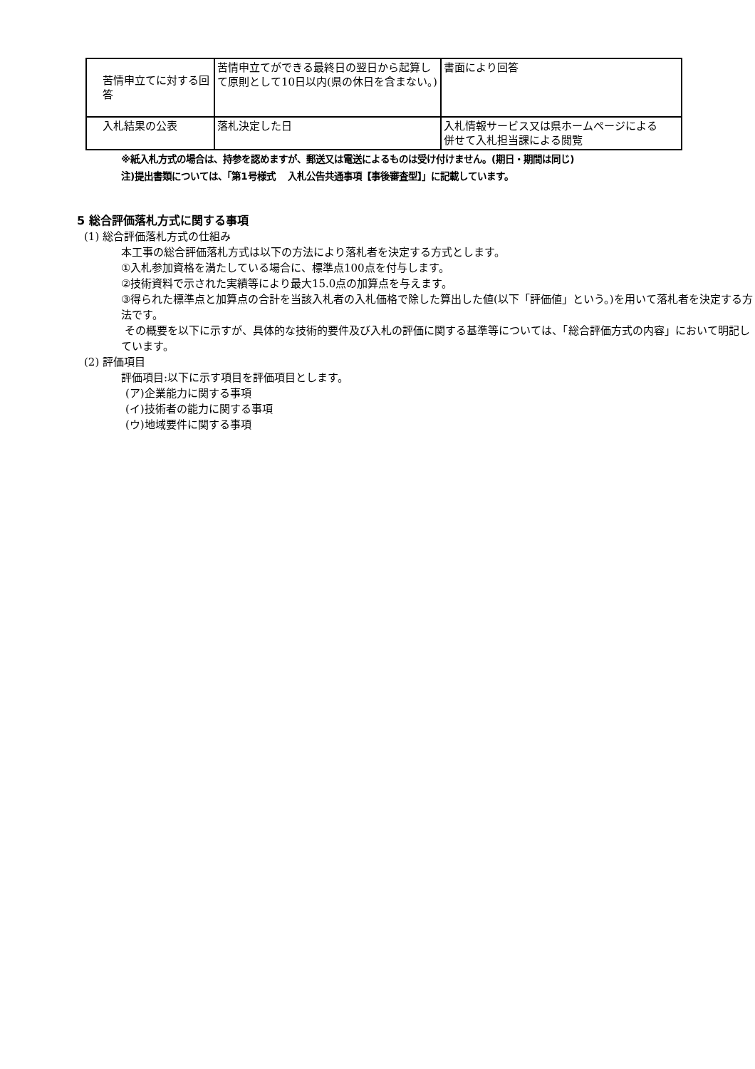| 苦情申立てに対する回答 | 苦情申立てができる最終日の翌日から起算して原則として10日以内(県の休日を含まない。) | 書面により回答 |
| 入札結果の公表 | 落札決定した日 | 入札情報サービス又は県ホームページによる 併せて入札担当課による閲覧 |
※紙入札方式の場合は、持参を認めますが、郵送又は電送によるものは受け付けません。(期日・期間は同じ)
注)提出書類については、「第1号様式　 入札公告共通事項【事後審査型】」に記載しています。
5 総合評価落札方式に関する事項
(1) 総合評価落札方式の仕組み
本工事の総合評価落札方式は以下の方法により落札者を決定する方式とします。
①入札参加資格を満たしている場合に、標準点100点を付与します。
②技術資料で示された実績等により最大15.0点の加算点を与えます。
③得られた標準点と加算点の合計を当該入札者の入札価格で除した算出した値(以下「評価値」という。)を用いて落札者を決定する方法です。
その概要を以下に示すが、具体的な技術的要件及び入札の評価に関する基準等については、「総合評価方式の内容」において明記しています。
(2) 評価項目
評価項目:以下に示す項目を評価項目とします。
(ア)企業能力に関する事項
(イ)技術者の能力に関する事項
(ウ)地域要件に関する事項